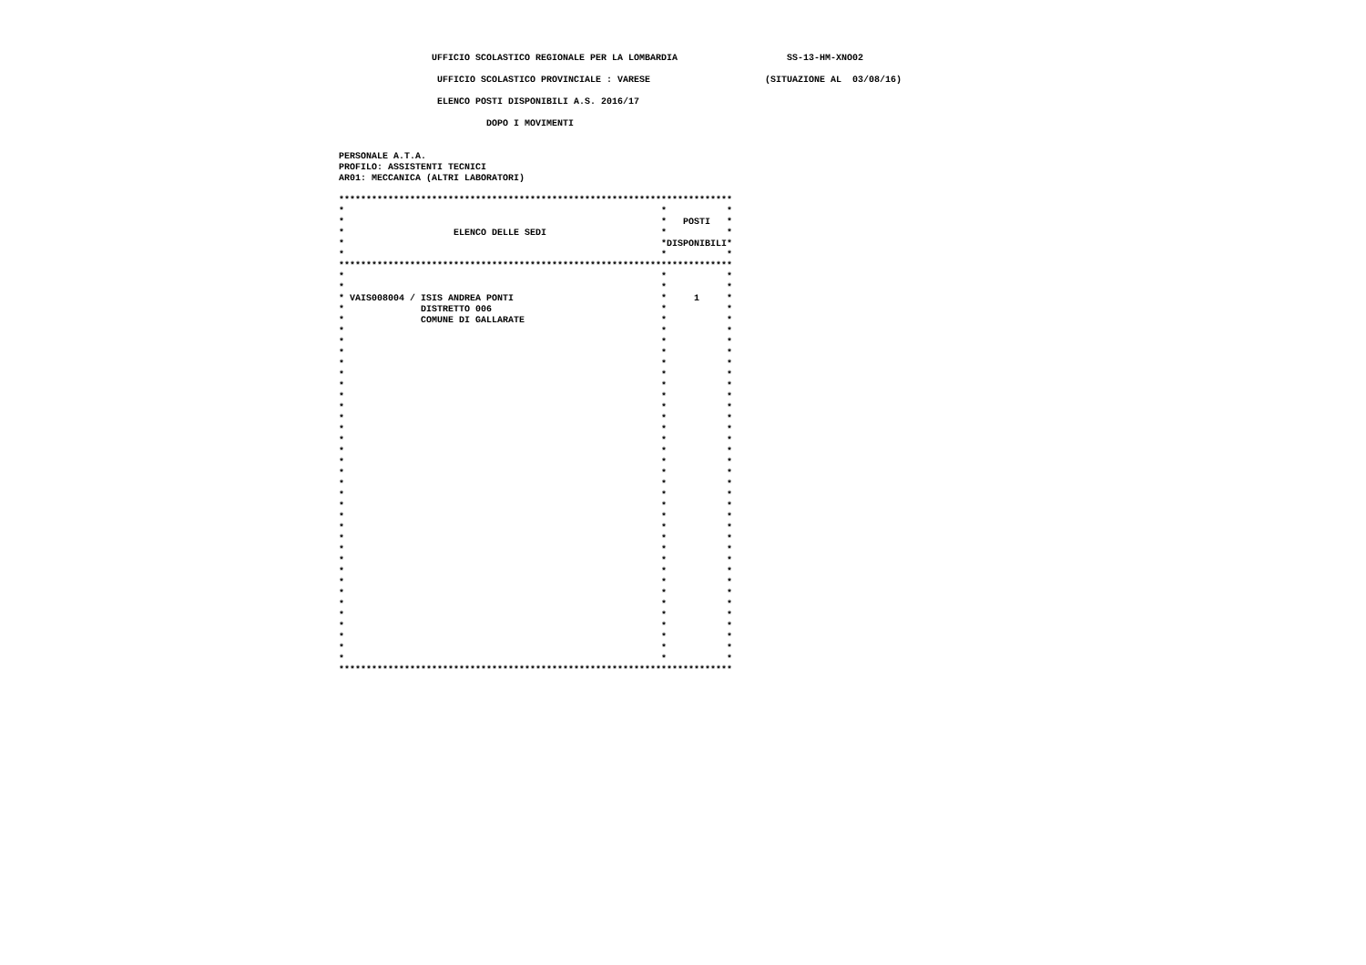UFFICIO SCOLASTICO REGIONALE PER LA LOMBARDIA                    SS-13-HM-XNO02

                   UFFICIO SCOLASTICO PROVINCIALE : VARESE                     (SITUAZIONE AL  03/08/16)

                   ELENCO POSTI DISPONIBILI A.S. 2016/17

                            DOPO I MOVIMENTI


 PERSONALE A.T.A.
 PROFILO: ASSISTENTI TECNICI
 AR01: MECCANICA (ALTRI LABORATORI)

 ************************************************************************
 *                                                          *           *
 *                                                          *   POSTI   *
 *                    ELENCO DELLE SEDI                     *           *
 *                                                          *DISPONIBILI*
 *                                                          *           *
 ************************************************************************
 *                                                          *           *
 *                                                          *           *
 * VAIS008004 / ISIS ANDREA PONTI                           *     1     *
 *              DISTRETTO 006                               *           *
 *              COMUNE DI GALLARATE                         *           *
 *                                                          *           *
 *                                                          *           *
 *                                                          *           *
 *                                                          *           *
 *                                                          *           *
 *                                                          *           *
 *                                                          *           *
 *                                                          *           *
 *                                                          *           *
 *                                                          *           *
 *                                                          *           *
 *                                                          *           *
 *                                                          *           *
 *                                                          *           *
 *                                                          *           *
 *                                                          *           *
 *                                                          *           *
 *                                                          *           *
 *                                                          *           *
 *                                                          *           *
 *                                                          *           *
 *                                                          *           *
 *                                                          *           *
 *                                                          *           *
 *                                                          *           *
 *                                                          *           *
 *                                                          *           *
 *                                                          *           *
 *                                                          *           *
 *                                                          *           *
 *                                                          *           *
 ************************************************************************